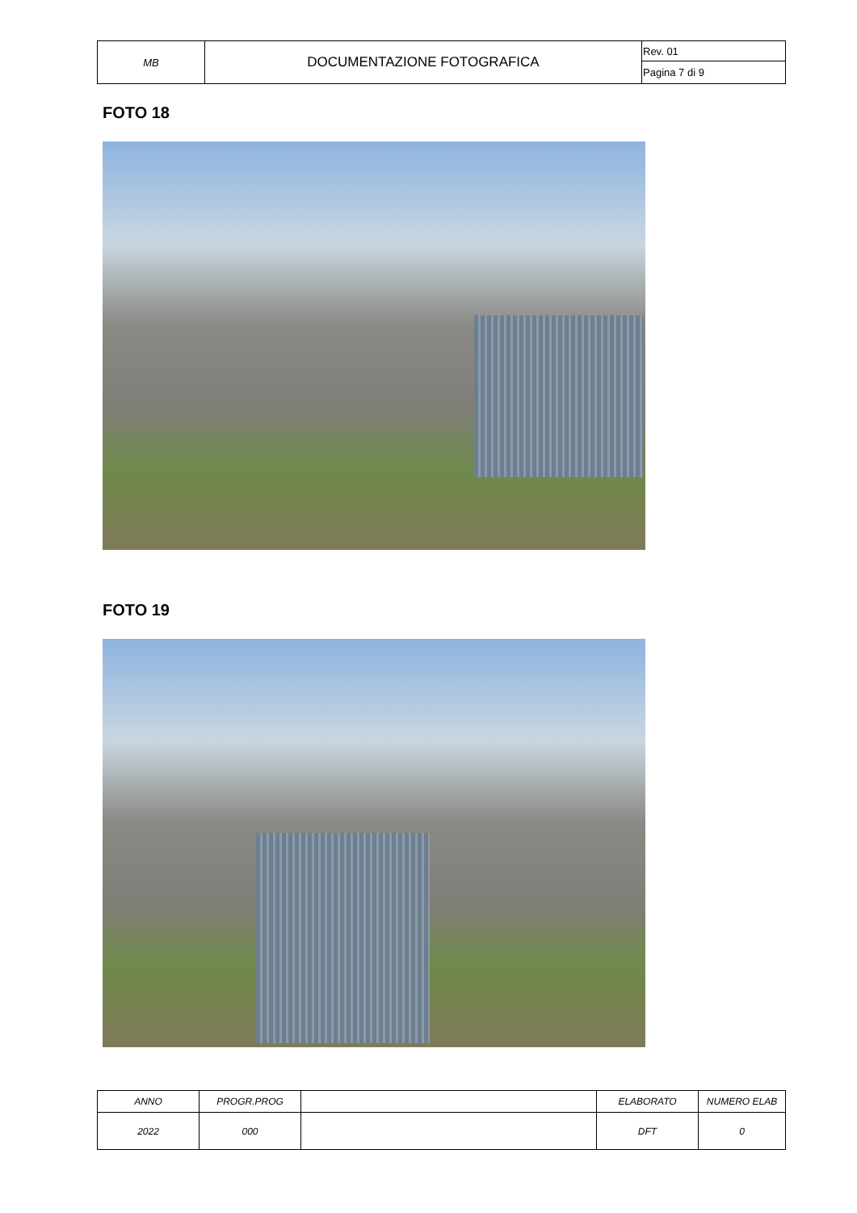| MB | DOCUMENTAZIONE FOTOGRAFICA | Rev. 01 |
| | | Pagina 7 di 9 |
FOTO 18
FOTO 19
| ANNO | PROGR.PROG | | ELABORATO | NUMERO ELAB |
| 2022 | 000 | | DFT | 0 |